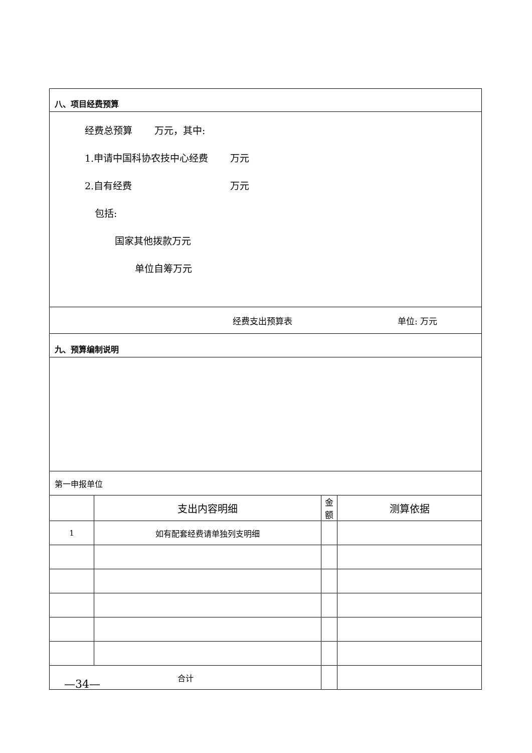| 八、项目经费预算 | | | |
| 经费总预算 万元，其中: 1.申请中国科协农技中心经费 万元 2.自有经费 万元 包括: 国家其他拨款万元 单位自筹万元 | | | |
| 经费支出预算表 单位: 万元 | | | |
| 九、预算编制说明 | | | |
| 第一申报单位 | | | |
| | 支出内容明细 | 金 额 | 测算依据 |
| 1 | 如有配套经费请单独列支明细 | | |
| 合计 | | | |
—34—